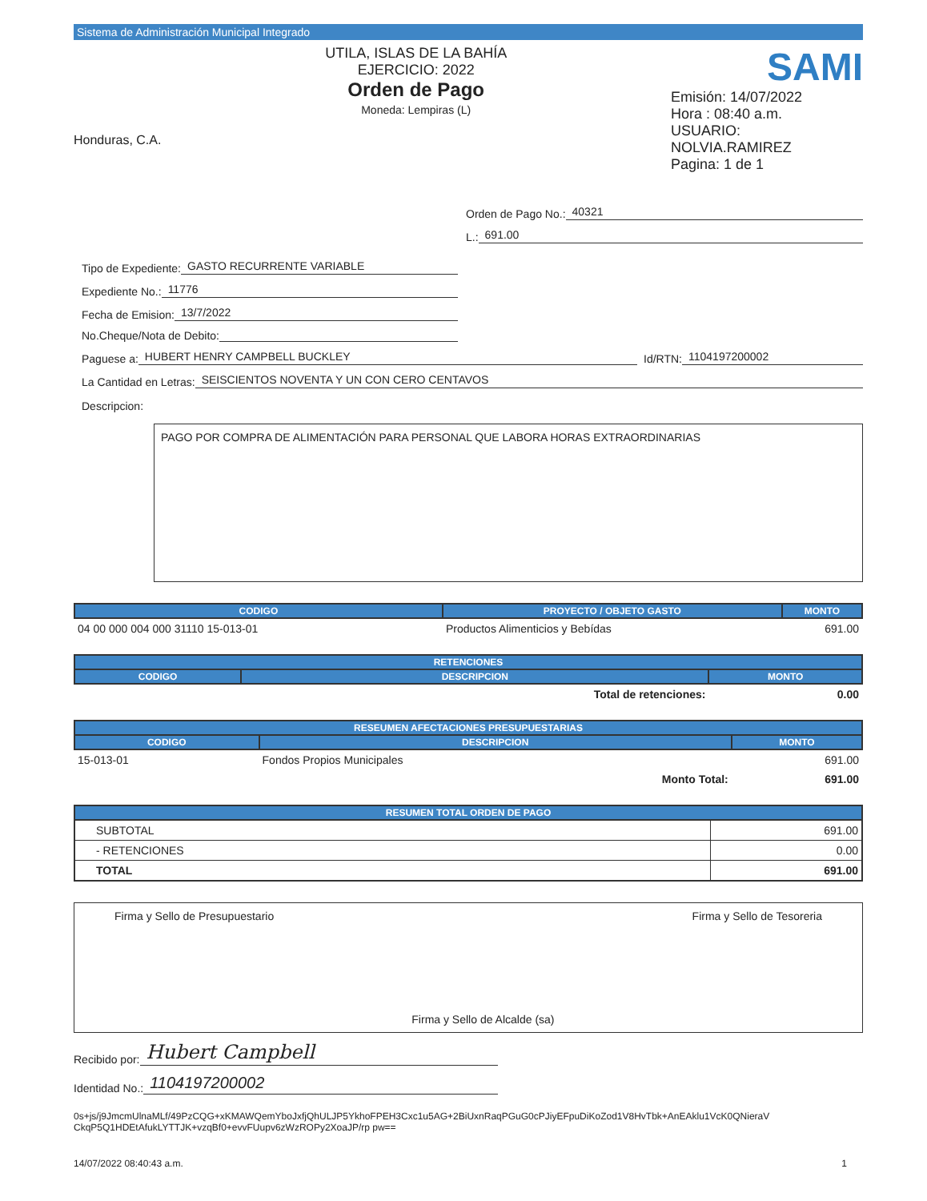Sistema de Administración Municipal Integrado
Honduras, C.A.
UTILA, ISLAS DE LA BAHÍA
EJERCICIO: 2022
Orden de Pago
Moneda: Lempiras (L)
SAMI
Emisión: 14/07/2022
Hora : 08:40 a.m.
USUARIO: NOLVIA.RAMIREZ
Pagina: 1 de 1
Orden de Pago No.: 40321
L.: 691.00
Tipo de Expediente: GASTO RECURRENTE VARIABLE
Expediente No.: 11776
Fecha de Emision: 13/7/2022
No.Cheque/Nota de Debito:
Paguese a: HUBERT HENRY CAMPBELL BUCKLEY Id/RTN: 1104197200002
La Cantidad en Letras: SEISCIENTOS NOVENTA Y UN CON CERO CENTAVOS
Descripcion:
PAGO POR COMPRA DE ALIMENTACIÓN PARA PERSONAL QUE LABORA HORAS EXTRAORDINARIAS
| CODIGO | PROYECTO / OBJETO GASTO | MONTO |
| --- | --- | --- |
| 04 00 000 004 000 31110 15-013-01 | Productos Alimenticios y Bebídas | 691.00 |
| RETENCIONES | | |
| --- | --- | --- |
| CODIGO | DESCRIPCION | MONTO |
| | Total de retenciones: | 0.00 |
| RESEUMEN AFECTACIONES PRESUPUESTARIAS | | |
| --- | --- | --- |
| CODIGO | DESCRIPCION | MONTO |
| 15-013-01 | Fondos Propios Municipales | 691.00 |
| | Monto Total: | 691.00 |
| RESUMEN TOTAL ORDEN DE PAGO | |
| --- | --- |
| SUBTOTAL | 691.00 |
| - RETENCIONES | 0.00 |
| TOTAL | 691.00 |
Firma y Sello de Presupuestario
Firma y Sello de Alcalde (sa) Firma y Sello de Tesoreria
Recibido por: Hubert Campbell
Identidad No.: 1104197200002
0s+js/j9JmcmUlnaMLf/49PzCQG+xKMAWQemYboJxfjQhULJP5YkhoFPEH3Cxc1u5AG+2BiUxnRaqPGuG0cPJiyEFpuDiKoZod1V8HvTbk+AnEAklu1VcK0QNieraV CkqP5Q1HDEtAfukLYTTJK+vzqBf0+evvFUupv6zWzROPy2XoaJP/rp pw==
14/07/2022 08:40:43 a.m. 1